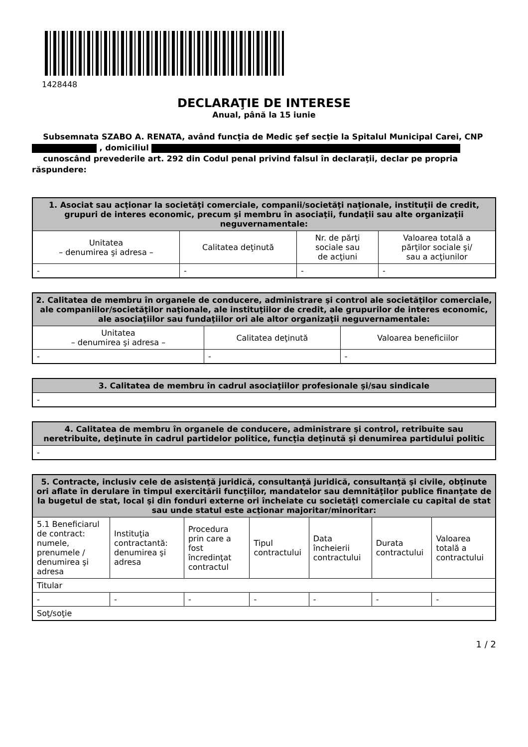1428448
DECLARAŢIE DE INTERESE
Anual, până la 15 iunie
Subsemnata SZABO A. RENATA, având funcţia de Medic şef secţie la Spitalul Municipal Carei, CNP , domiciliul
cunoscând prevederile art. 292 din Codul penal privind falsul în declaraţii, declar pe propria răspundere:
| 1. Asociat sau acţionar la societăţi comerciale, companii/societăţi naţionale, instituţii de credit, grupuri de interes economic, precum şi membru în asociaţii, fundaţii sau alte organizaţii neguvernamentale: | | | |
| --- | --- | --- | --- |
| Unitatea – denumirea şi adresa – | Calitatea deţinută | Nr. de părţi sociale sau de acţiuni | Valoarea totală a părţilor sociale şi/ sau a acţiunilor |
| - | - | - | - |
| 2. Calitatea de membru în organele de conducere, administrare şi control ale societăţilor comerciale, ale companiilor/societăţilor naţionale, ale instituţiilor de credit, ale grupurilor de interes economic, ale asociaţiilor sau fundaţiilor ori ale altor organizaţii neguvernamentale: | | |
| --- | --- | --- |
| Unitatea – denumirea şi adresa – | Calitatea deţinută | Valoarea beneficiilor |
| - | - | - |
| 3. Calitatea de membru în cadrul asociaţiilor profesionale şi/sau sindicale |
| --- |
| - |
| 4. Calitatea de membru în organele de conducere, administrare şi control, retribuite sau neretribuite, deţinute în cadrul partidelor politice, funcţia deţinută şi denumirea partidului politic |
| --- |
| - |
| 5. Contracte, inclusiv cele de asistenţă juridică, consultanţă juridică, consultanţă şi civile, obţinute ori aflate în derulare în timpul exercitării funcţiilor, mandatelor sau demnităţilor publice finanţate de la bugetul de stat, local şi din fonduri externe ori încheiate cu societăţi comerciale cu capital de stat sau unde statul este acţionar majoritar/minoritar: | | | | | | |
| --- | --- | --- | --- | --- | --- | --- |
| 5.1 Beneficiarul de contract: numele, prenumele / denumirea şi adresa | Instituţia contractantă: denumirea şi adresa | Procedura prin care a fost încredinţat contractul | Tipul contractului | Data încheierii contractului | Durata contractului | Valoarea totală a contractului |
| Titular | | | | | | |
| - | - | - | - | - | - | - |
| Soţ/soţie | | | | | | |
1 / 2